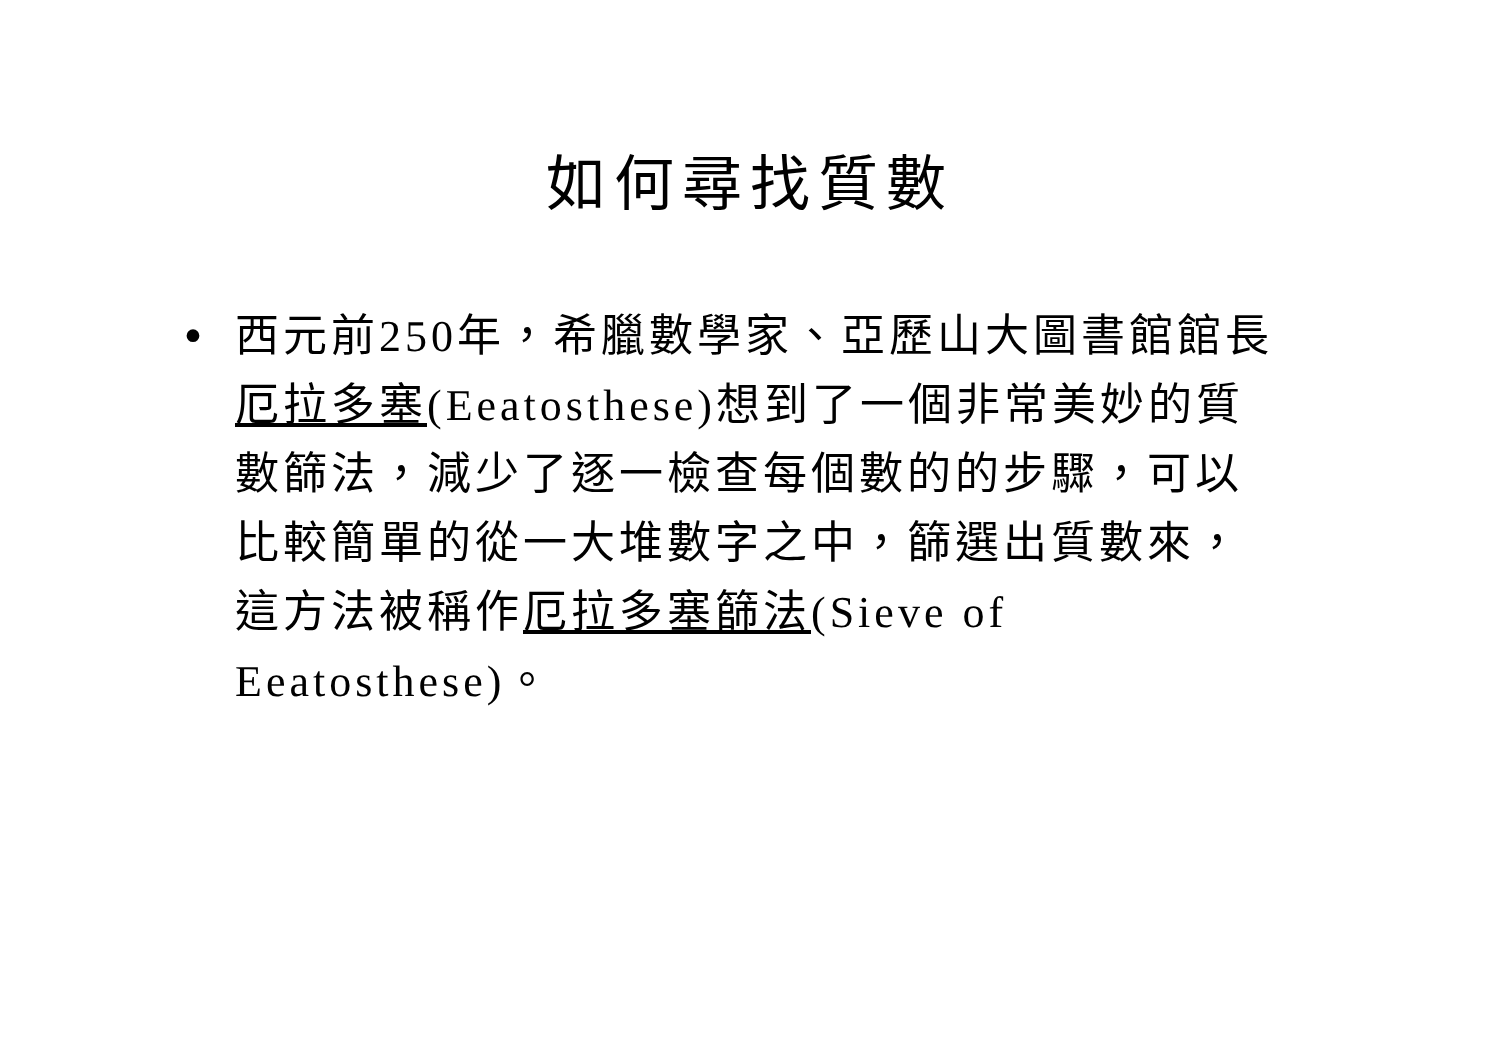如何尋找質數
• 西元前250年，希臘數學家、亞歷山大圖書館館長厄拉多塞(Eeatosthese)想到了一個非常美妙的質數篩法，減少了逐一檢查每個數的的步驟，可以比較簡單的從一大堆數字之中，篩選出質數來，這方法被稱作厄拉多塞篩法(Sieve of Eeatosthese)。